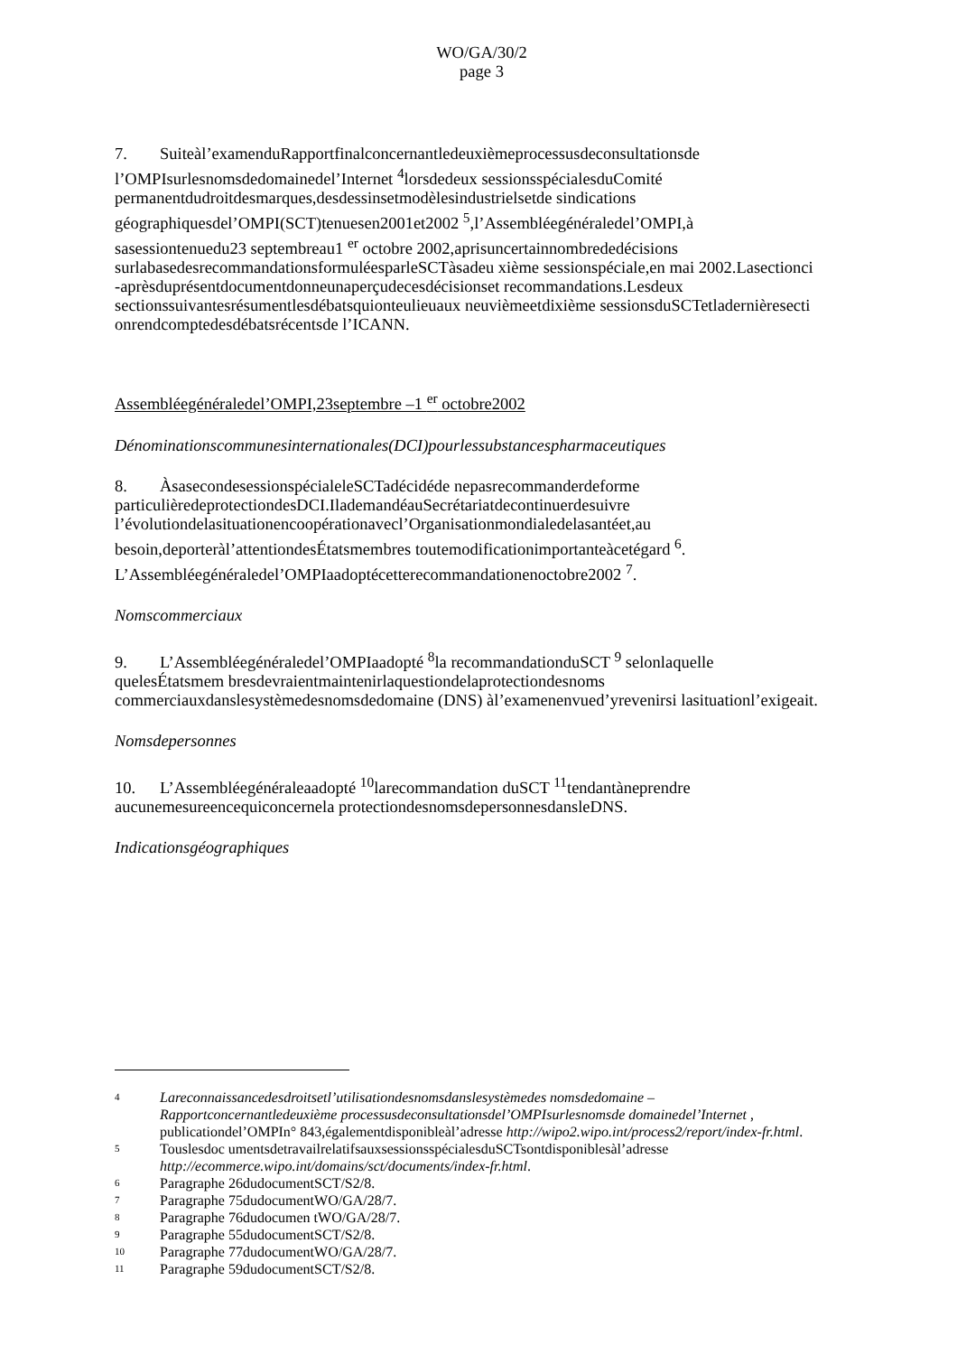WO/GA/30/2
page 3
7. Suiteàl’examenduRapportfinalconcernantledeuxièmeprocessusdeconsultationsde l’OMPIsurlesnomsdedomainedel’Internet <sup>4</sup>lorsdedeux sessionsspécialesduComité permanentdudroitdesmarques,desdessinsetmodèlesindustrielsetde sindications géographiquesdel’OMPI(SCT)tenuesen2001et2002 <sup>5</sup>,l’Assembléegénéraledel’OMPI,à sasessiontenuedu23 septembreau1 <sup>er</sup> octobre 2002,aprisuncertainnombrededécisions surlabasedesrecommandationsformuléesparleSCTàsadeu xième sessionspéciale,en mai 2002.Lasectionci -aprèsduprésentdocumentdonneunaperçudecesdécisionset recommandations.Lesdeux sectionssuivantesrésumentlesdébatsquionteulieuaux neuvièmeetdixième sessionsduSCTetladernièresecti onrendcomptedesdébatsrécentsde l’ICANN.
Assembléegénéraledel’OMPI,23septembre –1 <sup>er</sup> octobre2002
Dénominationscommunesinternationales(DCI)pourlessubstancespharmaceutiques
8. ÀsasecondesessionspécialeleSCTadécidéde nepasrecommanderdeforme particulièredeprotectiondesDCI.IlademandéauSecrétariatdecontinuerdesuivre l’évolutiondelasituationencoopérationavecl’Organisationmondialedelasantéet,au besoin,deporteràl’attentiondesÉtatsmembres toutemodificationimportanteàcetégard <sup>6</sup>. L’Assembléegénéraledel’OMPIaadoptécetterecommandationenoctobre2002 <sup>7</sup>.
Nomscommerciaux
9. L’Assembléegénéraledel’OMPIaadopté <sup>8</sup>la recommandationduSCT <sup>9</sup> selonlaquelle quelesÉtatsmem bresdevraientmaintenirlaquestiondelaprotectiondesnoms commerciauxdanslesystèmedesnomsdedomaine (DNS) àl’examenenvued’yrevenirsi lasituationl’exigeait.
Nomsdepersonnes
10. L’Assembléegénéraleaadopté <sup>10</sup>larecommandation duSCT <sup>11</sup>tendantàneprendre aucunemesureencequiconcernela protectiondesnomsdepersonnesdansleDNS.
Indicationsgéographiques
4 Lareconnaissancedesdroitsetl’utilisationdesnomsdanslesystèmedes nomsdedomaine – Rapportconcernantledeuxième processusdeconsultationsdel’OMPIsurlesnomsde domainedel’Internet , publicationdel’OMPIn° 843,égalementdisponibleàl’adresse http://wipo2.wipo.int/process2/report/index-fr.html.
5 Touslesdoc umentsdetravailrelatifsauxsessionsspécialesduSCTsontdisponiblesàl’adresse http://ecommerce.wipo.int/domains/sct/documents/index-fr.html.
6 Paragraphe 26dudocumentSCT/S2/8.
7 Paragraphe 75dudocumentWO/GA/28/7.
8 Paragraphe 76dudocumen tWO/GA/28/7.
9 Paragraphe 55dudocumentSCT/S2/8.
10 Paragraphe 77dudocumentWO/GA/28/7.
11 Paragraphe 59dudocumentSCT/S2/8.